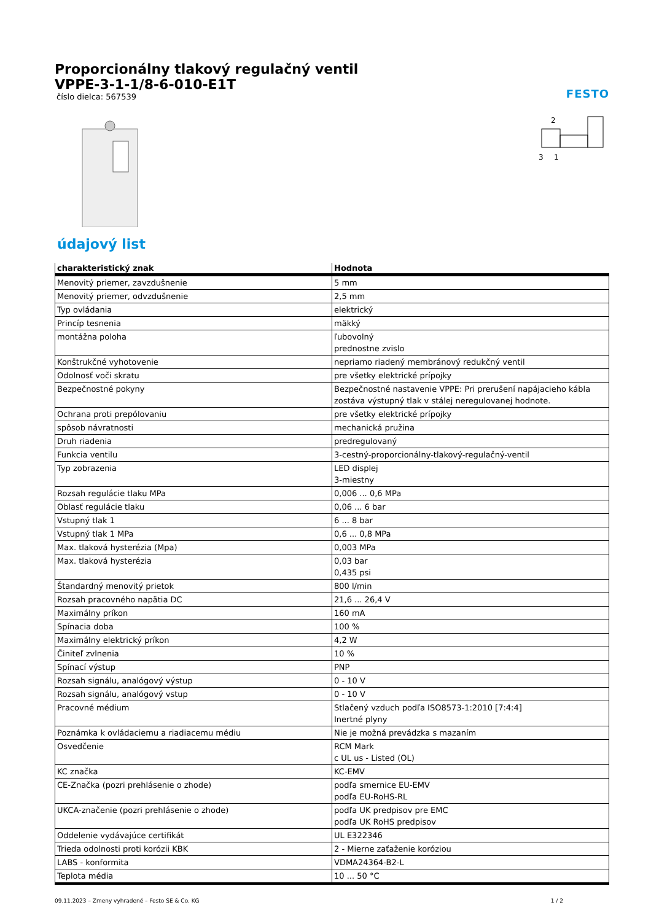FESTO
Proporcionálny tlakový regulačný ventil
VPPE-3-1-1/8-6-010-E1T
číslo dielca: 567539
2
3
1
údajový list
| charakteristický znak | Hodnota |
| --- | --- |
| Menovitý priemer, zavzdušnenie | 5 mm |
| Menovitý priemer, odvzdušnenie | 2,5 mm |
| Typ ovládania | elektrický |
| Princíp tesnenia | mäkký |
| montážna poloha | ľubovolný prednostne zvislo |
| Konštrukčné vyhotovenie | nepriamo riadený membránový redukčný ventil |
| Odolnosť voči skratu | pre všetky elektrické prípojky |
| Bezpečnostné pokyny | Bezpečnostné nastavenie VPPE: Pri prerušení napájacieho kábla zostáva výstupný tlak v stálej neregulovanej hodnote. |
| Ochrana proti prepólovaniu | pre všetky elektrické prípojky |
| spôsob návratnosti | mechanická pružina |
| Druh riadenia | predregulovaný |
| Funkcia ventilu | 3-cestný-proporcionálny-tlakový-regulačný-ventil |
| Typ zobrazenia | LED displej 3-miestny |
| Rozsah regulácie tlaku MPa | 0,006 ... 0,6 MPa |
| Oblasť regulácie tlaku | 0,06 ... 6 bar |
| Vstupný tlak 1 | 6 ... 8 bar |
| Vstupný tlak 1 MPa | 0,6 ... 0,8 MPa |
| Max. tlaková hysterézia (Mpa) | 0,003 MPa |
| Max. tlaková hysterézia | 0,03 bar 0,435 psi |
| Štandardný menovitý prietok | 800 l/min |
| Rozsah pracovného napätia DC | 21,6 ... 26,4 V |
| Maximálny príkon | 160 mA |
| Spínacia doba | 100 % |
| Maximálny elektrický príkon | 4,2 W |
| Činiteľ zvlnenia | 10 % |
| Spínací výstup | PNP |
| Rozsah signálu, analógový výstup | 0 - 10 V |
| Rozsah signálu, analógový vstup | 0 - 10 V |
| Pracovné médium | Stlačený vzduch podľa ISO8573-1:2010 [7:4:4] Inertné plyny |
| Poznámka k ovládaciemu a riadiacemu médiu | Nie je možná prevádzka s mazaním |
| Osvedčenie | RCM Mark c UL us - Listed (OL) |
| KC značka | KC-EMV |
| CE-Značka (pozri prehlásenie o zhode) | podľa smernice EU-EMV podľa EU-RoHS-RL |
| UKCA-značenie (pozri prehlásenie o zhode) | podľa UK predpisov pre EMC podľa UK RoHS predpisov |
| Oddelenie vydávajúce certifikát | UL E322346 |
| Trieda odolnosti proti korózii KBK | 2 - Mierne zaťaženie koróziou |
| LABS - konformita | VDMA24364-B2-L |
| Teplota média | 10 ... 50 °C |
09.11.2023 – Zmeny vyhradené – Festo SE & Co. KG 1 / 2